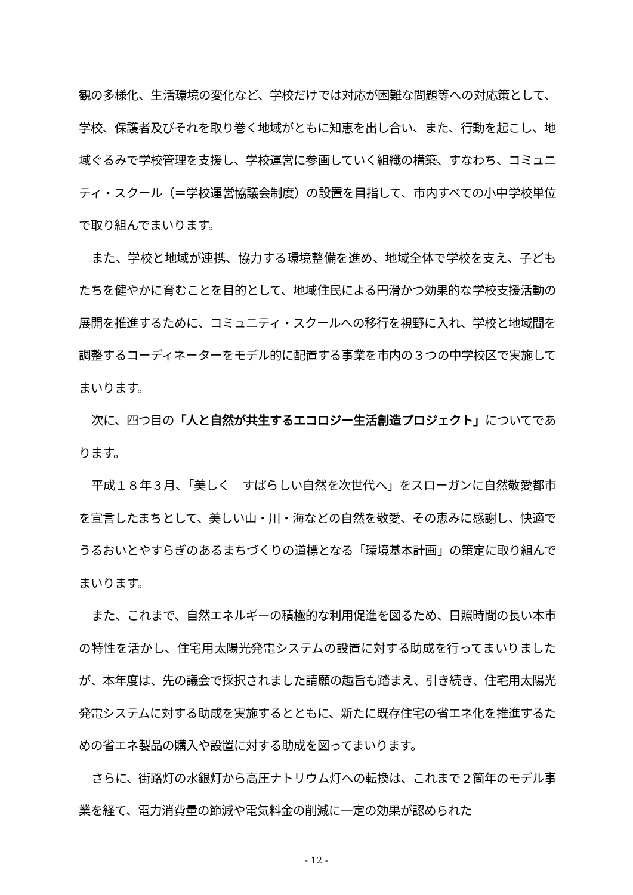観の多様化、生活環境の変化など、学校だけでは対応が困難な問題等への対応策として、学校、保護者及びそれを取り巻く地域がともに知恵を出し合い、また、行動を起こし、地域ぐるみで学校管理を支援し、学校運営に参画していく組織の構築、すなわち、コミュニティ・スクール（＝学校運営協議会制度）の設置を目指して、市内すべての小中学校単位で取り組んでまいります。
また、学校と地域が連携、協力する環境整備を進め、地域全体で学校を支え、子どもたちを健やかに育むことを目的として、地域住民による円滑かつ効果的な学校支援活動の展開を推進するために、コミュニティ・スクールへの移行を視野に入れ、学校と地域間を調整するコーディネーターをモデル的に配置する事業を市内の３つの中学校区で実施してまいります。
次に、四つ目の「人と自然が共生するエコロジー生活創造プロジェクト」についてであります。
平成１８年３月、「美しく　すばらしい自然を次世代へ」をスローガンに自然敬愛都市を宣言したまちとして、美しい山・川・海などの自然を敬愛、その恵みに感謝し、快適でうるおいとやすらぎのあるまちづくりの道標となる「環境基本計画」の策定に取り組んでまいります。
また、これまで、自然エネルギーの積極的な利用促進を図るため、日照時間の長い本市の特性を活かし、住宅用太陽光発電システムの設置に対する助成を行ってまいりましたが、本年度は、先の議会で採択されました請願の趣旨も踏まえ、引き続き、住宅用太陽光発電システムに対する助成を実施するとともに、新たに既存住宅の省エネ化を推進するための省エネ製品の購入や設置に対する助成を図ってまいります。
さらに、街路灯の水銀灯から高圧ナトリウム灯への転換は、これまで２箇年のモデル事業を経て、電力消費量の節減や電気料金の削減に一定の効果が認められた
- 12 -